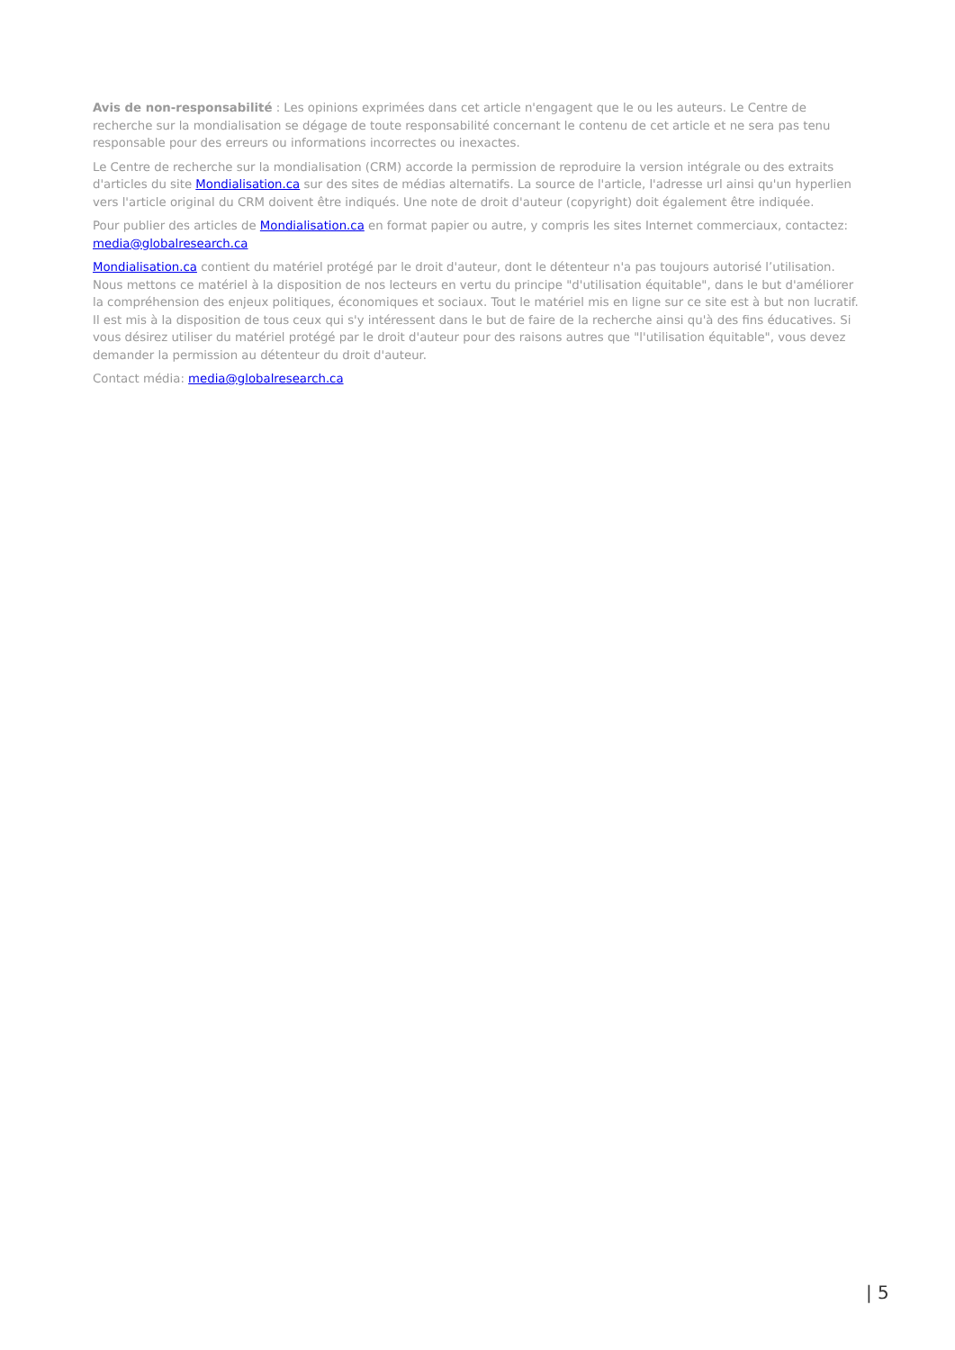Avis de non-responsabilité : Les opinions exprimées dans cet article n'engagent que le ou les auteurs. Le Centre de recherche sur la mondialisation se dégage de toute responsabilité concernant le contenu de cet article et ne sera pas tenu responsable pour des erreurs ou informations incorrectes ou inexactes.
Le Centre de recherche sur la mondialisation (CRM) accorde la permission de reproduire la version intégrale ou des extraits d'articles du site Mondialisation.ca sur des sites de médias alternatifs. La source de l'article, l'adresse url ainsi qu'un hyperlien vers l'article original du CRM doivent être indiqués. Une note de droit d'auteur (copyright) doit également être indiquée.
Pour publier des articles de Mondialisation.ca en format papier ou autre, y compris les sites Internet commerciaux, contactez: media@globalresearch.ca
Mondialisation.ca contient du matériel protégé par le droit d'auteur, dont le détenteur n'a pas toujours autorisé l’utilisation. Nous mettons ce matériel à la disposition de nos lecteurs en vertu du principe "d'utilisation équitable", dans le but d'améliorer la compréhension des enjeux politiques, économiques et sociaux. Tout le matériel mis en ligne sur ce site est à but non lucratif. Il est mis à la disposition de tous ceux qui s'y intéressent dans le but de faire de la recherche ainsi qu'à des fins éducatives. Si vous désirez utiliser du matériel protégé par le droit d'auteur pour des raisons autres que "l'utilisation équitable", vous devez demander la permission au détenteur du droit d'auteur.
Contact média: media@globalresearch.ca
| 5